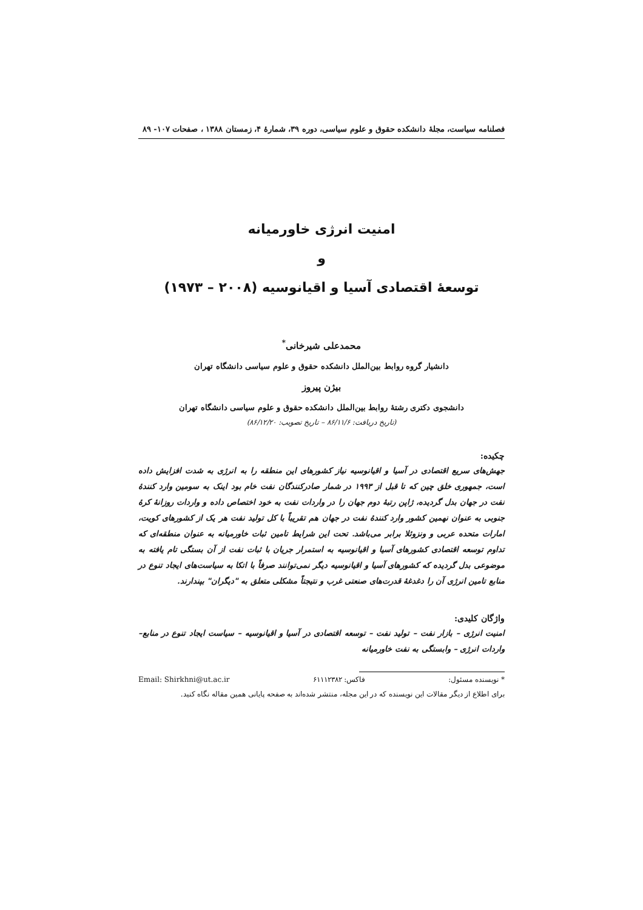فصلنامه سیاست، مجلهٔ دانشکده حقوق و علوم سیاسی، دوره ۳۹، شمارهٔ ۴، زمستان ۱۳۸۸ ، صفحات ۱۰۷- ۸۹
امنیت انرژی خاورمیانه
و
توسعهٔ اقتصادی آسیا و اقیانوسیه (۲۰۰۸ – ۱۹۷۳)
محمدعلی شیرخانی<sup>*</sup>
دانشیار گروه روابط بین‌الملل دانشکده حقوق و علوم سیاسی دانشگاه تهران
بیژن پیروز
دانشجوی دکتری رشتهٔ روابط بین‌الملل دانشکده حقوق و علوم سیاسی دانشگاه تهران
(تاریخ دریافت: ۸۶/۱۱/۶ – تاریخ تصویب: ۸۶/۱۲/۲۰)
چکیده:
جهش‌های سریع اقتصادی در آسیا و اقیانوسیه نیاز کشورهای این منطقه را به انرژی به شدت افزایش داده است، جمهوری خلق چین که تا قبل از ۱۹۹۳ در شمار صادرکنندگان نفت خام بود اینک به سومین وارد کنندهٔ نفت در جهان بدل گردیده، ژاپن رتبهٔ دوم جهان را در واردات نفت به خود اختصاص داده و واردات روزانهٔ کرهٔ جنوبی به عنوان نهمین کشور وارد کنندهٔ نفت در جهان هم تقریباً با کل تولید نفت هر یک از کشورهای کویت، امارات متحده عربی و ونزوئلا برابر می‌باشد. تحت این شرایط تامین ثبات خاورمیانه به عنوان منطقه‌ای که تداوم توسعه اقتصادی کشورهای آسیا و اقیانوسیه به استمرار جریان با ثبات نفت از آن بستگی تام یافته به موضوعی بدل گردیده که کشورهای آسیا و اقیانوسیه دیگر نمی‌توانند صرفاً با اتکا به سیاست‌های ایجاد تنوع در منابع تامین انرژی آن را دغدغهٔ قدرت‌های صنعتی غرب و نتیجتاً مشکلی متعلق به "دیگران" بپندارند.
واژگان کلیدی:
امنیت انرژی – بازار نفت – تولید نفت – توسعه اقتصادی در آسیا و اقیانوسیه – سیاست ایجاد تنوع در منابع– واردات انرژی – وابستگی به نفت خاورمیانه
* نویسنده مسئول: فاکس: ۶۱۱۱۲۳۸۲ Email: Shirkhni@ut.ac.ir
برای اطلاع از دیگر مقالات این نویسنده که در این مجله، منتشر شده‌اند به صفحه پایانی همین مقاله نگاه کنید.